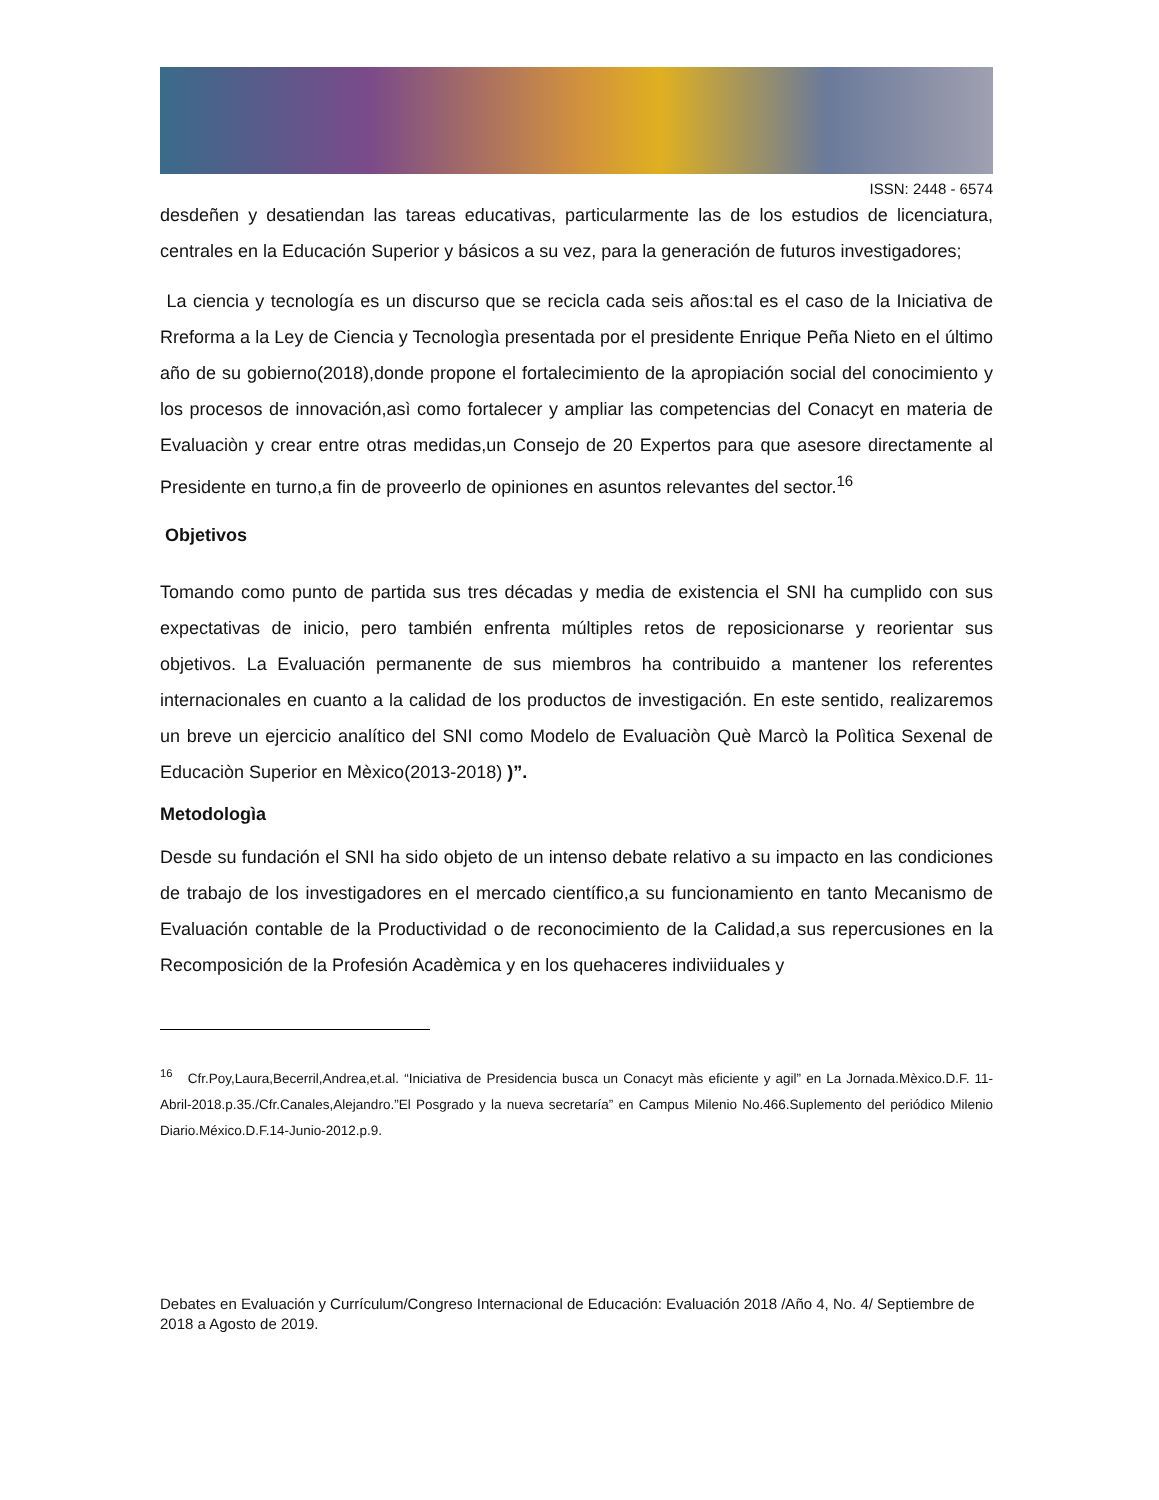ISSN: 2448 - 6574
desdeñen y desatiendan las tareas educativas, particularmente las de los estudios de licenciatura, centrales en la Educación Superior y básicos a su vez, para la generación de futuros investigadores;
La ciencia y tecnología es un discurso que se recicla cada seis años:tal es el caso de la Iniciativa de Rreforma a la Ley de Ciencia y Tecnologìa presentada por el presidente Enrique Peña Nieto en el último año de su gobierno(2018),donde propone el fortalecimiento de la apropiación social del conocimiento y los procesos de innovación,asì como fortalecer y ampliar las competencias del Conacyt en materia de Evaluaciòn y crear entre otras medidas,un Consejo de 20 Expertos para que asesore directamente al Presidente en turno,a fin de proveerlo de opiniones en asuntos relevantes del sector.<sup>16</sup>
Objetivos
Tomando como punto de partida sus tres décadas y media de existencia el SNI ha cumplido con sus expectativas de inicio, pero también enfrenta múltiples retos de reposicionarse y reorientar sus objetivos. La Evaluación permanente de sus miembros ha contribuido a mantener los referentes internacionales en cuanto a la calidad de los productos de investigación. En este sentido, realizaremos un breve un ejercicio analítico del SNI como Modelo de Evaluaciòn Què Marcò la Polìtica Sexenal de Educaciòn Superior en Mèxico(2013-2018) )”.
Metodologìa
Desde su fundación el SNI ha sido objeto de un intenso debate relativo a su impacto en las condiciones de trabajo de los investigadores en el mercado científico,a su funcionamiento en tanto Mecanismo de Evaluación contable de la Productividad o de reconocimiento de la Calidad,a sus repercusiones en la Recomposición de la Profesión Acadèmica y en los quehaceres indiviiduales y
<sup>16</sup> Cfr.Poy,Laura,Becerril,Andrea,et.al. “Iniciativa de Presidencia busca un Conacyt màs eficiente y agil” en La Jornada.Mèxico.D.F. 11-Abril-2018.p.35./Cfr.Canales,Alejandro.”El Posgrado y la nueva secretaría” en Campus Milenio No.466.Suplemento del periódico Milenio Diario.México.D.F.14-Junio-2012.p.9.
Debates en Evaluación y Currículum/Congreso Internacional de Educación: Evaluación 2018 /Año 4, No. 4/ Septiembre de 2018 a Agosto de 2019.